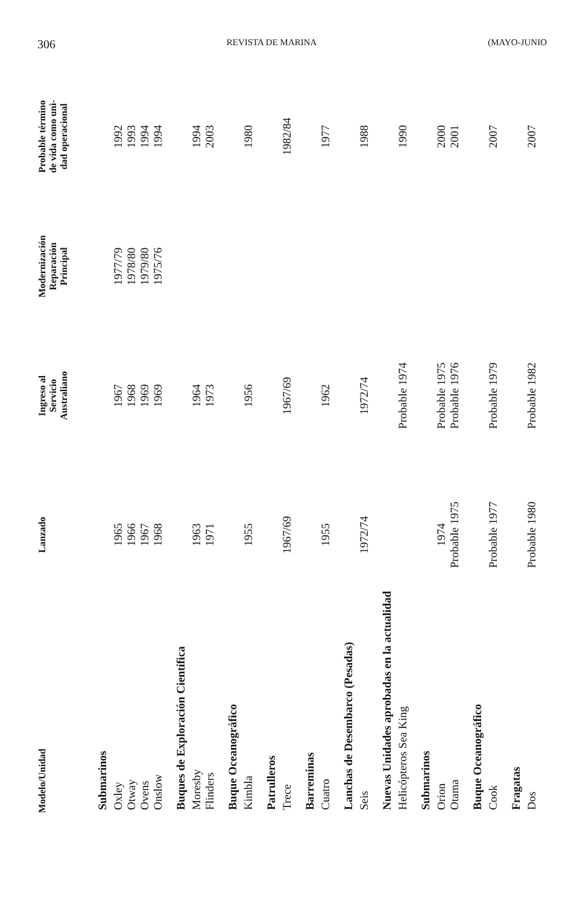306 REVISTA DE MARINA (MAYO-JUNIO
| Modelo/Unidad | Lanzado | Ingreso al Servicio Australiano | Modernización Reparación Principal | Probable término de vida como uni- dad operacional |
| --- | --- | --- | --- | --- |
| Submarinos | | | | |
| Oxley Otway Ovens Onslow | 1965 1966 1967 1968 | 1967 1968 1969 1969 | 1977/79 1978/80 1979/80 1975/76 | 1992 1993 1994 1994 |
| Buques de Exploración Científica | | | | |
| Moresby Flinders | 1963 1971 | 1964 1973 | | 1994 2003 |
| Buque Oceanográfico | | | | |
| Kimbla | 1955 | 1956 | | 1980 |
| Patrulleros | | | | |
| Trece | 1967/69 | 1967/69 | | 1982/84 |
| Barreminas | | | | |
| Cuatro | 1955 | 1962 | | 1977 |
| Lanchas de Desembarco (Pesadas) | | | | |
| Seis | 1972/74 | 1972/74 | | 1988 |
| Nuevas Unidades aprobadas en la actualidad | | | | |
| Helicópteros Sea King | | Probable 1974 | | 1990 |
| Submarinos | | | | |
| Orion Otama | 1974 Probable 1975 | Probable 1975 Probable 1976 | | 2000 2001 |
| Buque Oceanográfico | | | | |
| Cook | Probable 1977 | Probable 1979 | | 2007 |
| Fragatas | | | | |
| Dos | Probable 1980 | Probable 1982 | | 2007 |